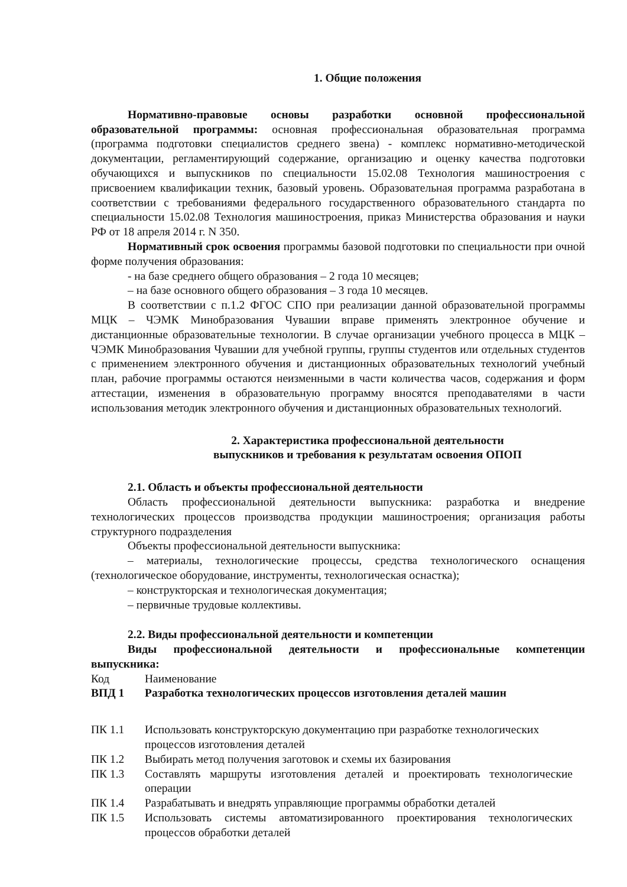1. Общие положения
Нормативно-правовые основы разработки основной профессиональной образовательной программы: основная профессиональная образовательная программа (программа подготовки специалистов среднего звена) - комплекс нормативно-методической документации, регламентирующий содержание, организацию и оценку качества подготовки обучающихся и выпускников по специальности 15.02.08 Технология машиностроения с присвоением квалификации техник, базовый уровень. Образовательная программа разработана в соответствии с требованиями федерального государственного образовательного стандарта по специальности 15.02.08 Технология машиностроения, приказ Министерства образования и науки РФ от 18 апреля 2014 г. N 350.
Нормативный срок освоения программы базовой подготовки по специальности при очной форме получения образования:
- на базе среднего общего образования – 2 года 10 месяцев;
– на базе основного общего образования – 3 года 10 месяцев.
В соответствии с п.1.2 ФГОС СПО при реализации данной образовательной программы МЦК – ЧЭМК Минобразования Чувашии вправе применять электронное обучение и дистанционные образовательные технологии. В случае организации учебного процесса в МЦК – ЧЭМК Минобразования Чувашии для учебной группы, группы студентов или отдельных студентов с применением электронного обучения и дистанционных образовательных технологий учебный план, рабочие программы остаются неизменными в части количества часов, содержания и форм аттестации, изменения в образовательную программу вносятся преподавателями в части использования методик электронного обучения и дистанционных образовательных технологий.
2. Характеристика профессиональной деятельности
выпускников и требования к результатам освоения ОПОП
2.1. Область и объекты профессиональной деятельности
Область профессиональной деятельности выпускника: разработка и внедрение технологических процессов производства продукции машиностроения; организация работы структурного подразделения
Объекты профессиональной деятельности выпускника:
– материалы, технологические процессы, средства технологического оснащения (технологическое оборудование, инструменты, технологическая оснастка);
– конструкторская и технологическая документация;
– первичные трудовые коллективы.
2.2. Виды профессиональной деятельности и компетенции
Виды профессиональной деятельности и профессиональные компетенции выпускника:
| Код | Наименование |
| ВПД 1 | Разработка технологических процессов изготовления деталей машин |
| ПК 1.1 | Использовать конструкторскую документацию при разработке технологических процессов изготовления деталей |
| ПК 1.2 | Выбирать метод получения заготовок и схемы их базирования |
| ПК 1.3 | Составлять маршруты изготовления деталей и проектировать технологические операции |
| ПК 1.4 | Разрабатывать и внедрять управляющие программы обработки деталей |
| ПК 1.5 | Использовать системы автоматизированного проектирования технологических процессов обработки деталей |